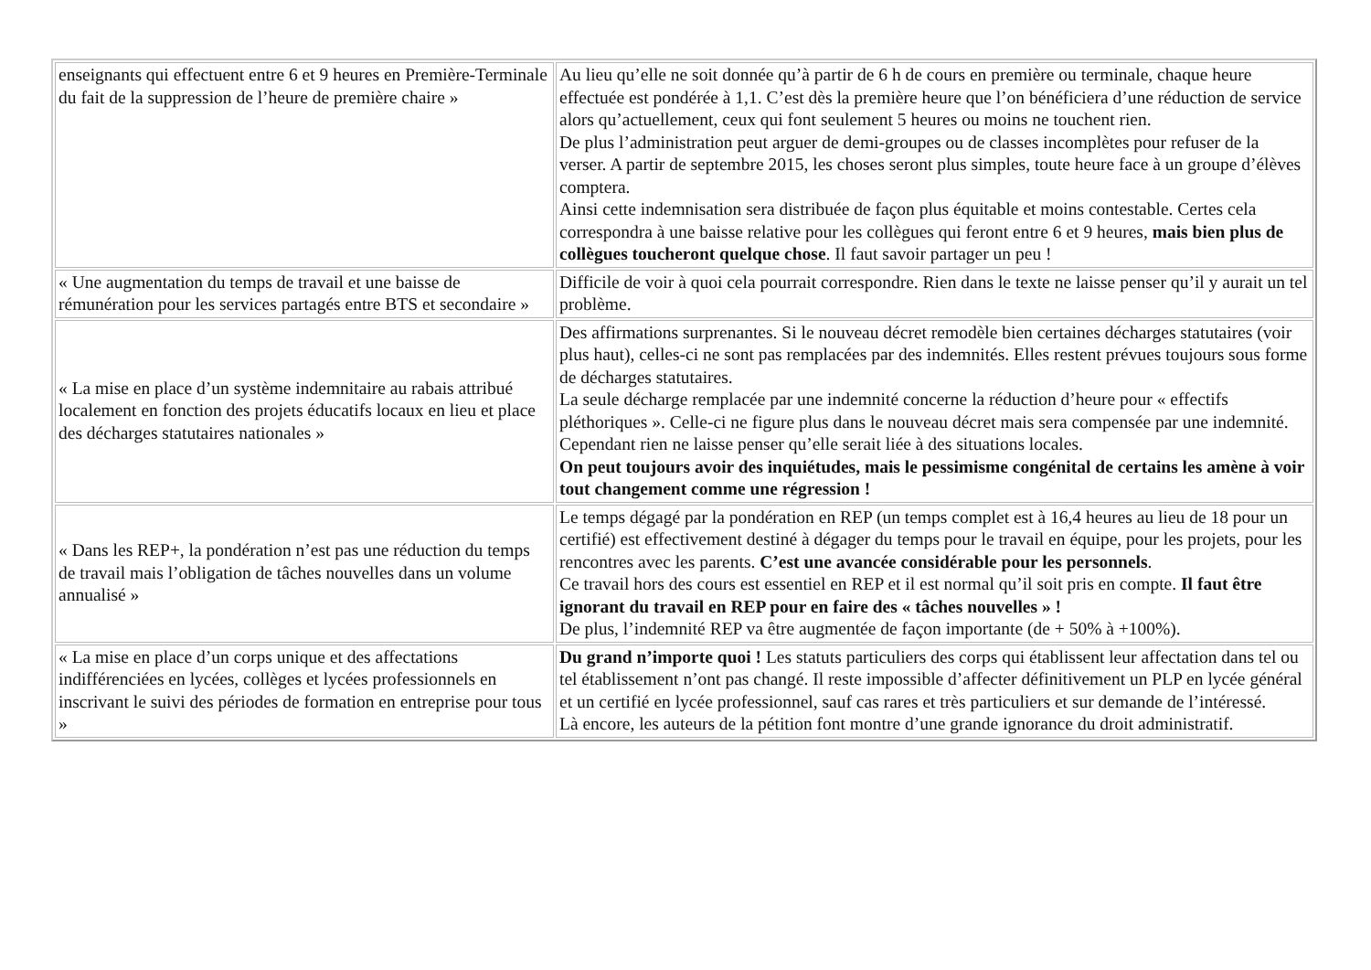| enseignants qui effectuent entre 6 et 9 heures en Première-Terminale du fait de la suppression de l’heure de première chaire » | Au lieu qu’elle ne soit donnée qu’à partir de 6 h de cours en première ou terminale, chaque heure effectuée est pondérée à 1,1. C’est dès la première heure que l’on bénéficiera d’une réduction de service alors qu’actuellement, ceux qui font seulement 5 heures ou moins ne touchent rien. De plus l’administration peut arguer de demi-groupes ou de classes incomplètes pour refuser de la verser. A partir de septembre 2015, les choses seront plus simples, toute heure face à un groupe d’élèves comptera. Ainsi cette indemnisation sera distribuée de façon plus équitable et moins contestable. Certes cela correspondra à une baisse relative pour les collègues qui feront entre 6 et 9 heures, mais bien plus de collègues toucheront quelque chose . Il faut savoir partager un peu ! |
| « Une augmentation du temps de travail et une baisse de rémunération pour les services partagés entre BTS et secondaire » | Difficile de voir à quoi cela pourrait correspondre. Rien dans le texte ne laisse penser qu’il y aurait un tel problème. |
| « La mise en place d’un système indemnitaire au rabais attribué localement en fonction des projets éducatifs locaux en lieu et place des décharges statutaires nationales » | Des affirmations surprenantes. Si le nouveau décret remodèle bien certaines décharges statutaires (voir plus haut), celles-ci ne sont pas remplacées par des indemnités. Elles restent prévues toujours sous forme de décharges statutaires. La seule décharge remplacée par une indemnité concerne la réduction d’heure pour « effectifs pléthoriques ». Celle-ci ne figure plus dans le nouveau décret mais sera compensée par une indemnité. Cependant rien ne laisse penser qu’elle serait liée à des situations locales. On peut toujours avoir des inquiétudes, mais le pessimisme congénital de certains les amène à voir tout changement comme une régression ! |
| « Dans les REP+, la pondération n’est pas une réduction du temps de travail mais l’obligation de tâches nouvelles dans un volume annualisé » | Le temps dégagé par la pondération en REP (un temps complet est à 16,4 heures au lieu de 18 pour un certifié) est effectivement destiné à dégager du temps pour le travail en équipe, pour les projets, pour les rencontres avec les parents. C’est une avancée considérable pour les personnels . Ce travail hors des cours est essentiel en REP et il est normal qu’il soit pris en compte. Il faut être ignorant du travail en REP pour en faire des « tâches nouvelles » ! De plus, l’indemnité REP va être augmentée de façon importante (de + 50% à +100%). |
| « La mise en place d’un corps unique et des affectations indifférenciées en lycées, collèges et lycées professionnels en inscrivant le suivi des périodes de formation en entreprise pour tous » | Du grand n’importe quoi ! Les statuts particuliers des corps qui établissent leur affectation dans tel ou tel établissement n’ont pas changé. Il reste impossible d’affecter définitivement un PLP en lycée général et un certifié en lycée professionnel, sauf cas rares et très particuliers et sur demande de l’intéressé. Là encore, les auteurs de la pétition font montre d’une grande ignorance du droit administratif. |